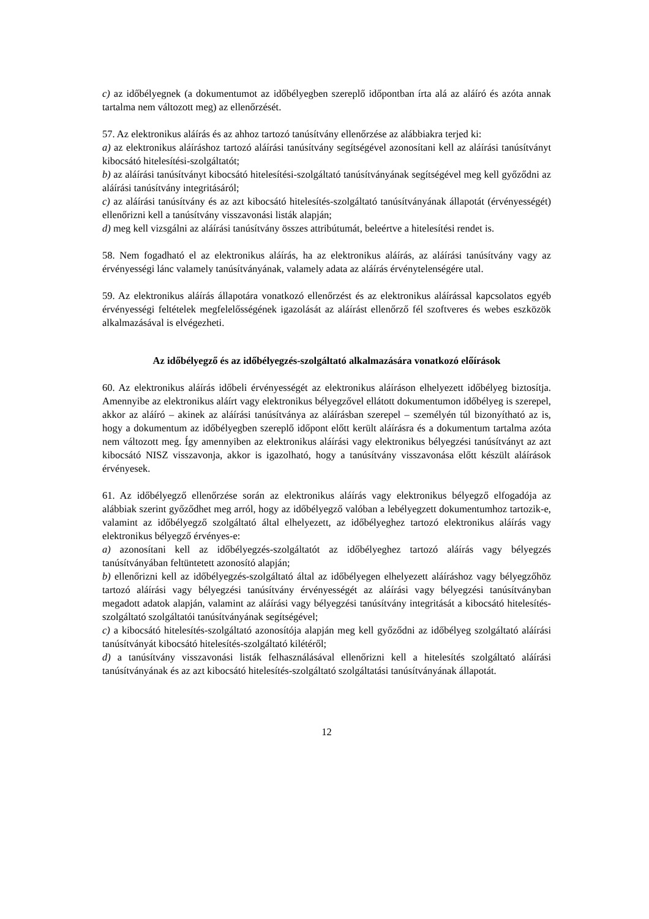c) az időbélyegnek (a dokumentumot az időbélyegben szereplő időpontban írta alá az aláíró és azóta annak tartalma nem változott meg) az ellenőrzését.
57. Az elektronikus aláírás és az ahhoz tartozó tanúsítvány ellenőrzése az alábbiakra terjed ki:
a) az elektronikus aláíráshoz tartozó aláírási tanúsítvány segítségével azonosítani kell az aláírási tanúsítványt kibocsátó hitelesítési-szolgáltatót;
b) az aláírási tanúsítványt kibocsátó hitelesítési-szolgáltató tanúsítványának segítségével meg kell győződni az aláírási tanúsítvány integritásáról;
c) az aláírási tanúsítvány és az azt kibocsátó hitelesítés-szolgáltató tanúsítványának állapotát (érvényességét) ellenőrizni kell a tanúsítvány visszavonási listák alapján;
d) meg kell vizsgálni az aláírási tanúsítvány összes attribútumát, beleértve a hitelesítési rendet is.
58. Nem fogadható el az elektronikus aláírás, ha az elektronikus aláírás, az aláírási tanúsítvány vagy az érvényességi lánc valamely tanúsítványának, valamely adata az aláírás érvénytelenségére utal.
59. Az elektronikus aláírás állapotára vonatkozó ellenőrzést és az elektronikus aláírással kapcsolatos egyéb érvényességi feltételek megfelelősségének igazolását az aláírást ellenőrző fél szoftveres és webes eszközök alkalmazásával is elvégezheti.
Az időbélyegző és az időbélyegzés-szolgáltató alkalmazására vonatkozó előírások
60. Az elektronikus aláírás időbeli érvényességét az elektronikus aláíráson elhelyezett időbélyeg biztosítja. Amennyibe az elektronikus aláírt vagy elektronikus bélyegzővel ellátott dokumentumon időbélyeg is szerepel, akkor az aláíró – akinek az aláírási tanúsítványa az aláírásban szerepel – személyén túl bizonyítható az is, hogy a dokumentum az időbélyegben szereplő időpont előtt került aláírásra és a dokumentum tartalma azóta nem változott meg. Így amennyiben az elektronikus aláírási vagy elektronikus bélyegzési tanúsítványt az azt kibocsátó NISZ visszavonja, akkor is igazolható, hogy a tanúsítvány visszavonása előtt készült aláírások érvényesek.
61. Az időbélyegző ellenőrzése során az elektronikus aláírás vagy elektronikus bélyegző elfogadója az alábbiak szerint győződhet meg arról, hogy az időbélyegző valóban a lebélyegzett dokumentumhoz tartozik-e, valamint az időbélyegző szolgáltató által elhelyezett, az időbélyeghez tartozó elektronikus aláírás vagy elektronikus bélyegző érvényes-e:
a) azonosítani kell az időbélyegzés-szolgáltatót az időbélyeghez tartozó aláírás vagy bélyegzés tanúsítványában feltüntetett azonosító alapján;
b) ellenőrizni kell az időbélyegzés-szolgáltató által az időbélyegen elhelyezett aláíráshoz vagy bélyegzőhöz tartozó aláírási vagy bélyegzési tanúsítvány érvényességét az aláírási vagy bélyegzési tanúsítványban megadott adatok alapján, valamint az aláírási vagy bélyegzési tanúsítvány integritását a kibocsátó hitelesítés-szolgáltató szolgáltatói tanúsítványának segítségével;
c) a kibocsátó hitelesítés-szolgáltató azonosítója alapján meg kell győződni az időbélyeg szolgáltató aláírási tanúsítványát kibocsátó hitelesítés-szolgáltató kilétéről;
d) a tanúsítvány visszavonási listák felhasználásával ellenőrizni kell a hitelesítés szolgáltató aláírási tanúsítványának és az azt kibocsátó hitelesítés-szolgáltató szolgáltatási tanúsítványának állapotát.
12